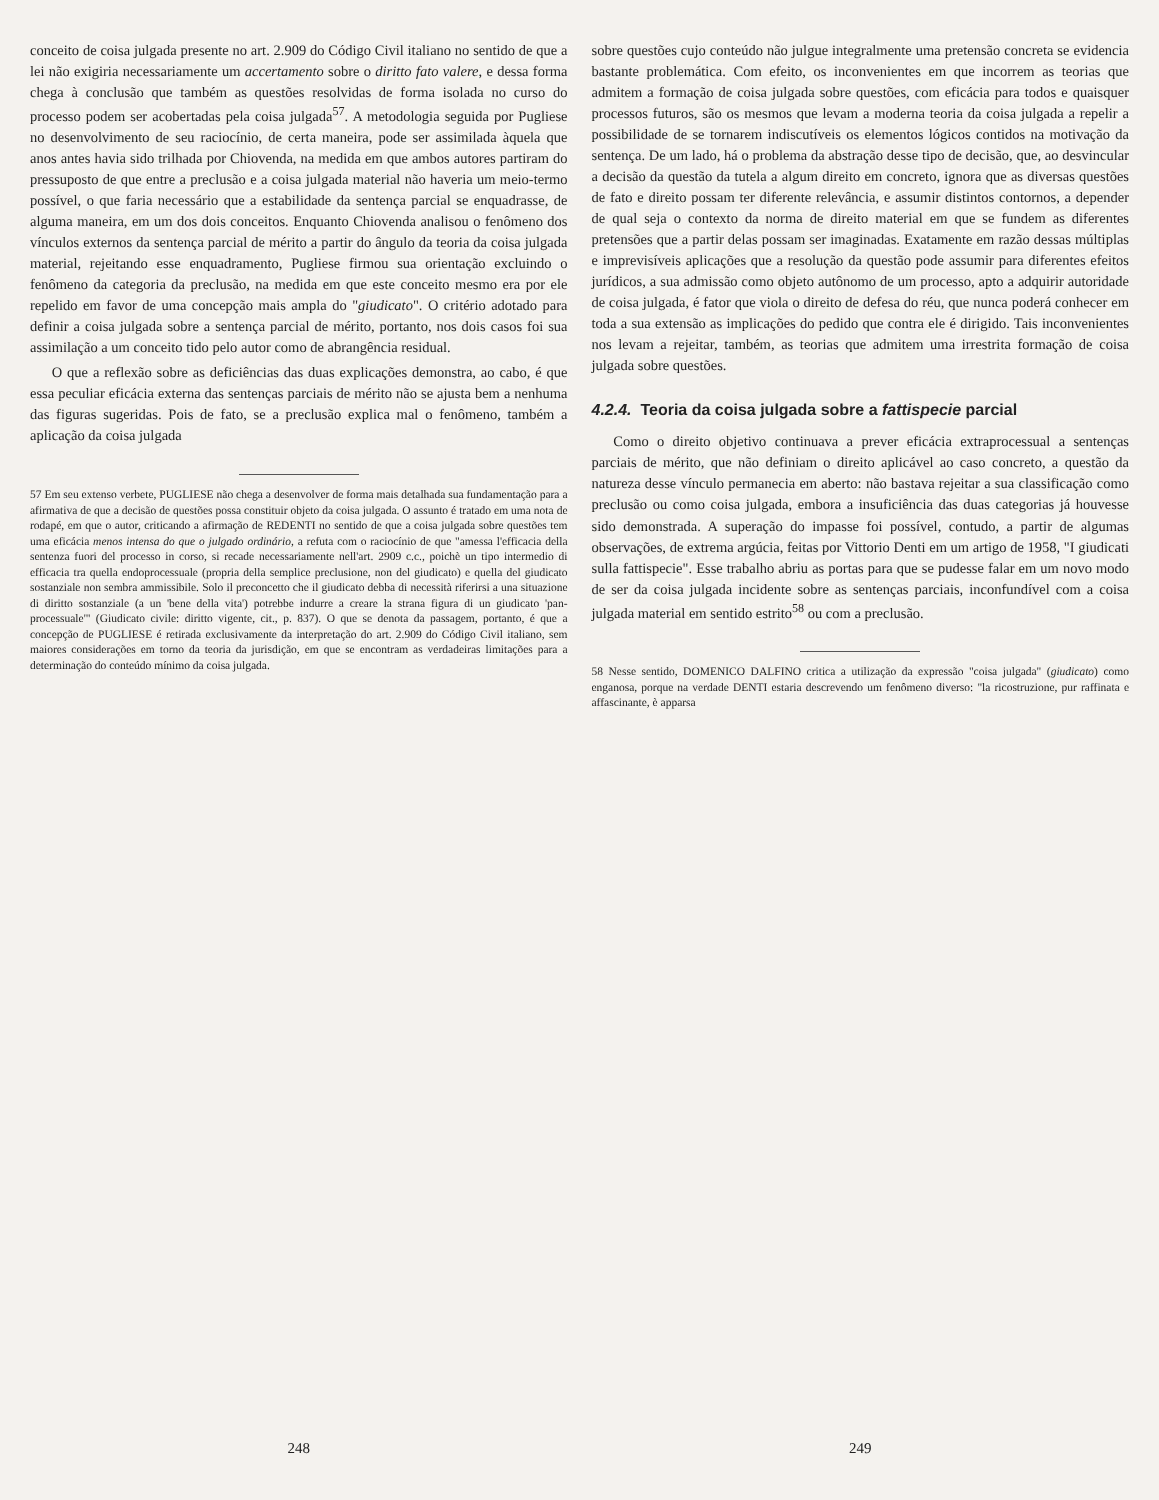conceito de coisa julgada presente no art. 2.909 do Código Civil italiano no sentido de que a lei não exigiria necessariamente um accertamento sobre o diritto fato valere, e dessa forma chega à conclusão que também as questões resolvidas de forma isolada no curso do processo podem ser acobertadas pela coisa julgada<sup>57</sup>. A metodologia seguida por Pugliese no desenvolvimento de seu raciocínio, de certa maneira, pode ser assimilada àquela que anos antes havia sido trilhada por Chiovenda, na medida em que ambos autores partiram do pressuposto de que entre a preclusão e a coisa julgada material não haveria um meio-termo possível, o que faria necessário que a estabilidade da sentença parcial se enquadrasse, de alguma maneira, em um dos dois conceitos. Enquanto Chiovenda analisou o fenômeno dos vínculos externos da sentença parcial de mérito a partir do ângulo da teoria da coisa julgada material, rejeitando esse enquadramento, Pugliese firmou sua orientação excluindo o fenômeno da categoria da preclusão, na medida em que este conceito mesmo era por ele repelido em favor de uma concepção mais ampla do "giudicato". O critério adotado para definir a coisa julgada sobre a sentença parcial de mérito, portanto, nos dois casos foi sua assimilação a um conceito tido pelo autor como de abrangência residual.
O que a reflexão sobre as deficiências das duas explicações demonstra, ao cabo, é que essa peculiar eficácia externa das sentenças parciais de mérito não se ajusta bem a nenhuma das figuras sugeridas. Pois de fato, se a preclusão explica mal o fenômeno, também a aplicação da coisa julgada
57 Em seu extenso verbete, PUGLIESE não chega a desenvolver de forma mais detalhada sua fundamentação para a afirmativa de que a decisão de questões possa constituir objeto da coisa julgada. O assunto é tratado em uma nota de rodapé, em que o autor, criticando a afirmação de REDENTI no sentido de que a coisa julgada sobre questões tem uma eficácia menos intensa do que o julgado ordinário, a refuta com o raciocínio de que "amessa l'efficacia della sentenza fuori del processo in corso, si recade necessariamente nell'art. 2909 c.c., poichè un tipo intermedio di efficacia tra quella endoprocessuale (propria della semplice preclusione, non del giudicato) e quella del giudicato sostanziale non sembra ammissibile. Solo il preconcetto che il giudicato debba di necessità riferirsi a una situazione di diritto sostanziale (a un 'bene della vita') potrebbe indurre a creare la strana figura di un giudicato 'pan-processuale'" (Giudicato civile: diritto vigente, cit., p. 837). O que se denota da passagem, portanto, é que a concepção de PUGLIESE é retirada exclusivamente da interpretação do art. 2.909 do Código Civil italiano, sem maiores considerações em torno da teoria da jurisdição, em que se encontram as verdadeiras limitações para a determinação do conteúdo mínimo da coisa julgada.
248
sobre questões cujo conteúdo não julgue integralmente uma pretensão concreta se evidencia bastante problemática. Com efeito, os inconvenientes em que incorrem as teorias que admitem a formação de coisa julgada sobre questões, com eficácia para todos e quaisquer processos futuros, são os mesmos que levam a moderna teoria da coisa julgada a repelir a possibilidade de se tornarem indiscutíveis os elementos lógicos contidos na motivação da sentença. De um lado, há o problema da abstração desse tipo de decisão, que, ao desvincular a decisão da questão da tutela a algum direito em concreto, ignora que as diversas questões de fato e direito possam ter diferente relevância, e assumir distintos contornos, a depender de qual seja o contexto da norma de direito material em que se fundem as diferentes pretensões que a partir delas possam ser imaginadas. Exatamente em razão dessas múltiplas e imprevisíveis aplicações que a resolução da questão pode assumir para diferentes efeitos jurídicos, a sua admissão como objeto autônomo de um processo, apto a adquirir autoridade de coisa julgada, é fator que viola o direito de defesa do réu, que nunca poderá conhecer em toda a sua extensão as implicações do pedido que contra ele é dirigido. Tais inconvenientes nos levam a rejeitar, também, as teorias que admitem uma irrestrita formação de coisa julgada sobre questões.
4.2.4. Teoria da coisa julgada sobre a fattispecie parcial
Como o direito objetivo continuava a prever eficácia extraprocessual a sentenças parciais de mérito, que não definiam o direito aplicável ao caso concreto, a questão da natureza desse vínculo permanecia em aberto: não bastava rejeitar a sua classificação como preclusão ou como coisa julgada, embora a insuficiência das duas categorias já houvesse sido demonstrada. A superação do impasse foi possível, contudo, a partir de algumas observações, de extrema argúcia, feitas por Vittorio Denti em um artigo de 1958, "I giudicati sulla fattispecie". Esse trabalho abriu as portas para que se pudesse falar em um novo modo de ser da coisa julgada incidente sobre as sentenças parciais, inconfundível com a coisa julgada material em sentido estrito<sup>58</sup> ou com a preclusão.
58 Nesse sentido, DOMENICO DALFINO critica a utilização da expressão "coisa julgada" (giudicato) como enganosa, porque na verdade DENTI estaria descrevendo um fenômeno diverso: "la ricostruzione, pur raffinata e affascinante, è apparsa
249